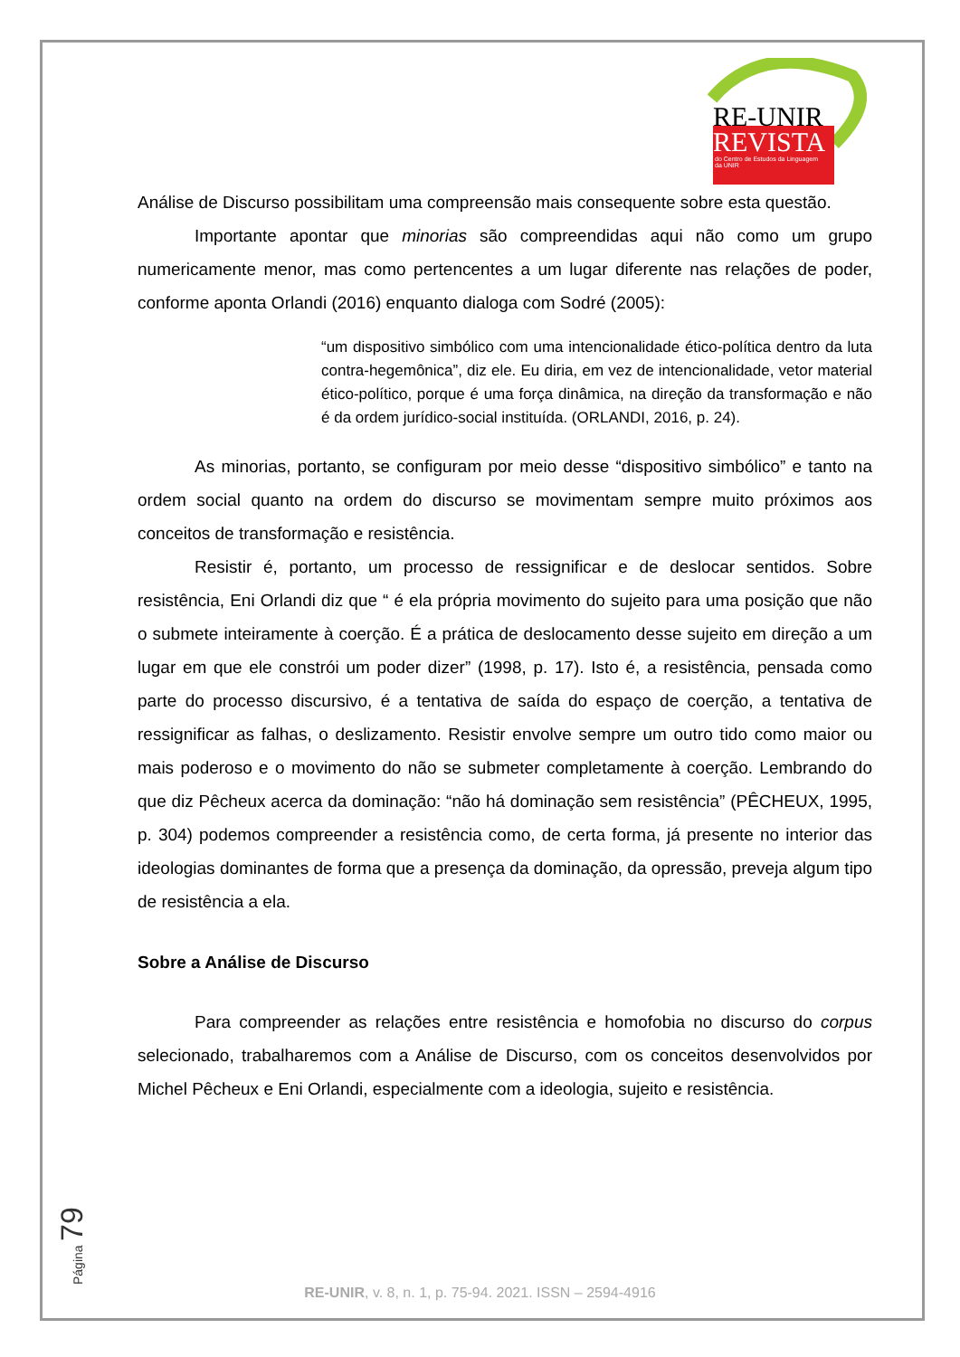RE-UNIR
REVISTA
do Centro de Estudos da Linguagem
da UNIR
Análise de Discurso possibilitam uma compreensão mais consequente sobre esta questão.
Importante apontar que minorias são compreendidas aqui não como um grupo numericamente menor, mas como pertencentes a um lugar diferente nas relações de poder, conforme aponta Orlandi (2016) enquanto dialoga com Sodré (2005):
“um dispositivo simbólico com uma intencionalidade ético-política dentro da luta contra-hegemônica”, diz ele. Eu diria, em vez de intencionalidade, vetor material ético-político, porque é uma força dinâmica, na direção da transformação e não é da ordem jurídico-social instituída. (ORLANDI, 2016, p. 24).
As minorias, portanto, se configuram por meio desse “dispositivo simbólico” e tanto na ordem social quanto na ordem do discurso se movimentam sempre muito próximos aos conceitos de transformação e resistência.
Resistir é, portanto, um processo de ressignificar e de deslocar sentidos. Sobre resistência, Eni Orlandi diz que “ é ela própria movimento do sujeito para uma posição que não o submete inteiramente à coerção. É a prática de deslocamento desse sujeito em direção a um lugar em que ele constrói um poder dizer” (1998, p. 17). Isto é, a resistência, pensada como parte do processo discursivo, é a tentativa de saída do espaço de coerção, a tentativa de ressignificar as falhas, o deslizamento. Resistir envolve sempre um outro tido como maior ou mais poderoso e o movimento do não se submeter completamente à coerção. Lembrando do que diz Pêcheux acerca da dominação: “não há dominação sem resistência” (PÊCHEUX, 1995, p. 304) podemos compreender a resistência como, de certa forma, já presente no interior das ideologias dominantes de forma que a presença da dominação, da opressão, preveja algum tipo de resistência a ela.
Sobre a Análise de Discurso
Para compreender as relações entre resistência e homofobia no discurso do corpus selecionado, trabalharemos com a Análise de Discurso, com os conceitos desenvolvidos por Michel Pêcheux e Eni Orlandi, especialmente com a ideologia, sujeito e resistência.
Página 79
RE-UNIR, v. 8, n. 1, p. 75-94. 2021. ISSN – 2594-4916